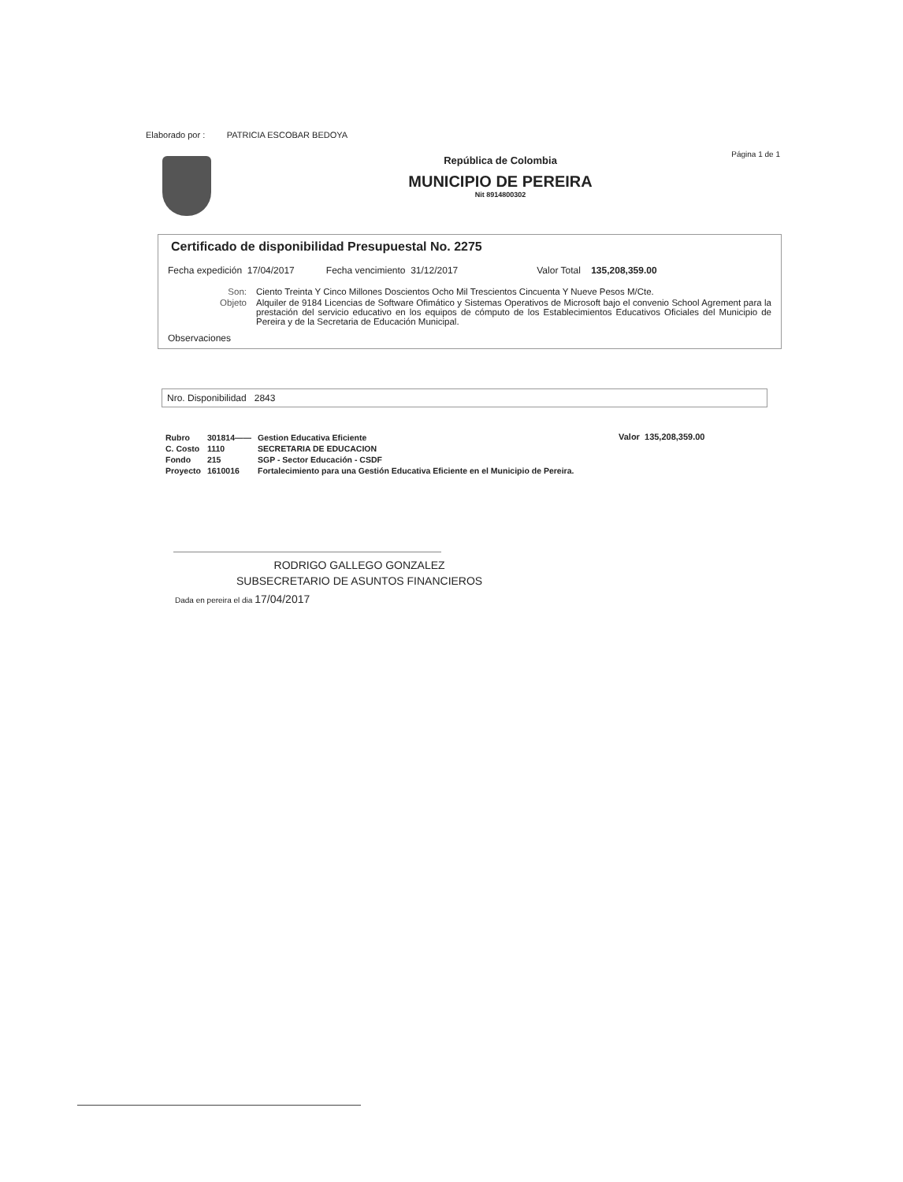Elaborado por : PATRICIA ESCOBAR BEDOYA
Página 1 de 1
República de Colombia
MUNICIPIO DE PEREIRA
Nit 8914800302
Certificado de disponibilidad Presupuestal No. 2275
Fecha expedición 17/04/2017 Fecha vencimiento 31/12/2017 Valor Total 135,208,359.00
Son: Ciento Treinta Y Cinco Millones Doscientos Ocho Mil Trescientos Cincuenta Y Nueve Pesos M/Cte. Objeto Alquiler de 9184 Licencias de Software Ofimático y Sistemas Operativos de Microsoft bajo el convenio School Agrement para la prestación del servicio educativo en los equipos de cómputo de los Establecimientos Educativos Oficiales del Municipio de Pereira y de la Secretaria de Educación Municipal.
Observaciones
Nro. Disponibilidad 2843
| Rubro | 301814—— | Gestion Educativa Eficiente |
| C. Costo | 1110 | SECRETARIA DE EDUCACION |
| Fondo | 215 | SGP - Sector Educación - CSDF |
| Proyecto | 1610016 | Fortalecimiento para una Gestión Educativa Eficiente en el Municipio de Pereira. |
Valor 135,208,359.00
RODRIGO GALLEGO GONZALEZ
SUBSECRETARIO DE ASUNTOS FINANCIEROS
Dada en pereira el dia 17/04/2017